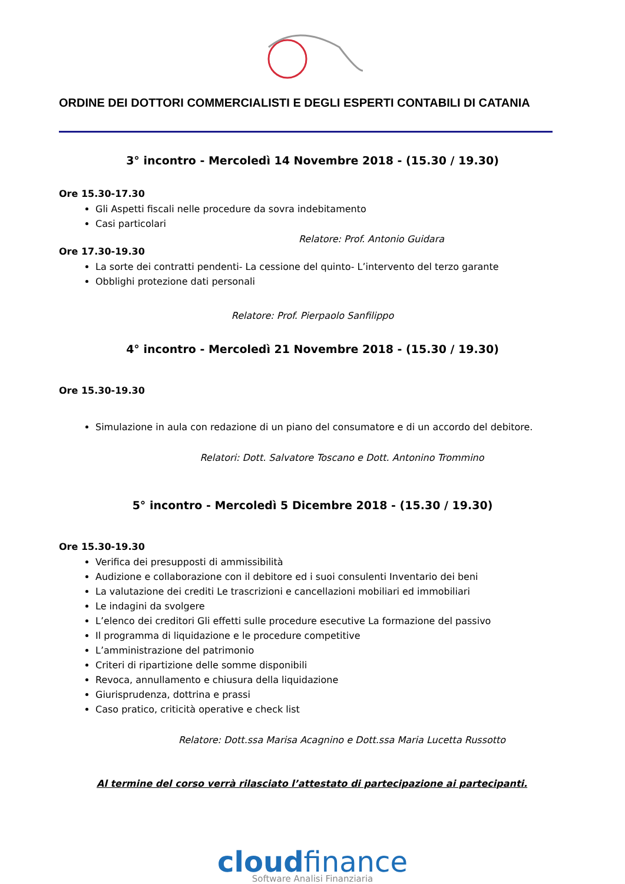ORDINE DEI DOTTORI COMMERCIALISTI E DEGLI ESPERTI CONTABILI DI CATANIA
3° incontro - Mercoledì 14 Novembre 2018 - (15.30 / 19.30)
Ore 15.30-17.30
Gli Aspetti fiscali nelle procedure da sovra indebitamento
Casi particolari
Relatore: Prof. Antonio Guidara
Ore 17.30-19.30
La sorte dei contratti pendenti- La cessione del quinto- L’intervento del terzo garante
Obblighi protezione dati personali
Relatore: Prof. Pierpaolo Sanfilippo
4° incontro - Mercoledì 21 Novembre 2018 - (15.30 / 19.30)
Ore 15.30-19.30
Simulazione in aula con redazione di un piano del consumatore e di un accordo del debitore.
Relatori: Dott. Salvatore Toscano e Dott. Antonino Trommino
5° incontro - Mercoledì 5 Dicembre 2018 - (15.30 / 19.30)
Ore 15.30-19.30
Verifica dei presupposti di ammissibilità
Audizione e collaborazione con il debitore ed i suoi consulenti Inventario dei beni
La valutazione dei crediti Le trascrizioni e cancellazioni mobiliari ed immobiliari
Le indagini da svolgere
L’elenco dei creditori Gli effetti sulle procedure esecutive La formazione del passivo
Il programma di liquidazione e le procedure competitive
L’amministrazione del patrimonio
Criteri di ripartizione delle somme disponibili
Revoca, annullamento e chiusura della liquidazione
Giurisprudenza, dottrina e prassi
Caso pratico, criticità operative e check list
Relatore: Dott.ssa Marisa Acagnino e Dott.ssa Maria Lucetta Russotto
Al termine del corso verrà rilasciato l’attestato di partecipazione ai partecipanti.
cloudfinance
Software Analisi Finanziaria